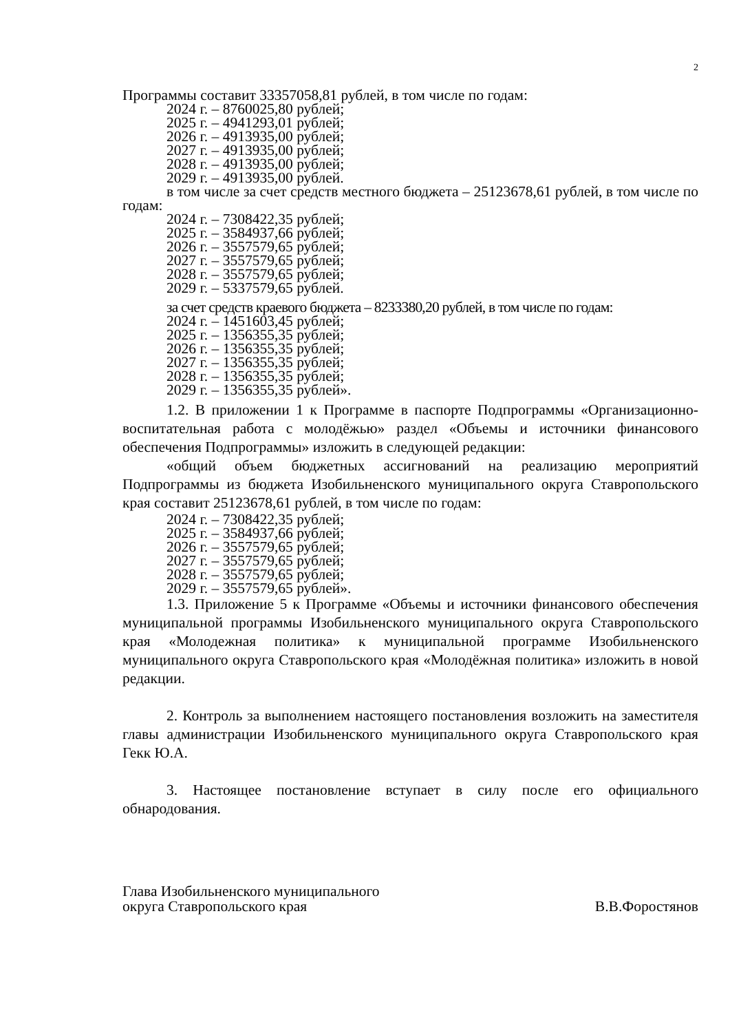2
Программы составит 33357058,81 рублей, в том числе по годам:
2024 г. – 8760025,80 рублей;
2025 г. – 4941293,01 рублей;
2026 г. – 4913935,00 рублей;
2027 г. – 4913935,00 рублей;
2028 г. – 4913935,00 рублей;
2029 г. – 4913935,00 рублей.
в том числе за счет средств местного бюджета – 25123678,61 рублей, в том числе по годам:
2024 г. – 7308422,35 рублей;
2025 г. – 3584937,66 рублей;
2026 г. – 3557579,65 рублей;
2027 г. – 3557579,65 рублей;
2028 г. – 3557579,65 рублей;
2029 г. – 5337579,65 рублей.
за счет средств краевого бюджета – 8233380,20 рублей, в том числе по годам:
2024 г. – 1451603,45 рублей;
2025 г. – 1356355,35 рублей;
2026 г. – 1356355,35 рублей;
2027 г. – 1356355,35 рублей;
2028 г. – 1356355,35 рублей;
2029 г. – 1356355,35 рублей».
1.2. В приложении 1 к Программе в паспорте Подпрограммы «Организационно-воспитательная работа с молодёжью» раздел «Объемы и источники финансового обеспечения Подпрограммы» изложить в следующей редакции:
«общий объем бюджетных ассигнований на реализацию мероприятий Подпрограммы из бюджета Изобильненского муниципального округа Ставропольского края составит 25123678,61 рублей, в том числе по годам:
2024 г. – 7308422,35 рублей;
2025 г. – 3584937,66 рублей;
2026 г. – 3557579,65 рублей;
2027 г. – 3557579,65 рублей;
2028 г. – 3557579,65 рублей;
2029 г. – 3557579,65 рублей».
1.3. Приложение 5 к Программе «Объемы и источники финансового обеспечения муниципальной программы Изобильненского муниципального округа Ставропольского края «Молодежная политика» к муниципальной программе Изобильненского муниципального округа Ставропольского края «Молодёжная политика» изложить в новой редакции.
2. Контроль за выполнением настоящего постановления возложить на заместителя главы администрации Изобильненского муниципального округа Ставропольского края Гекк Ю.А.
3. Настоящее постановление вступает в силу после его официального обнародования.
Глава Изобильненского муниципального
округа Ставропольского края
В.В.Форостянов